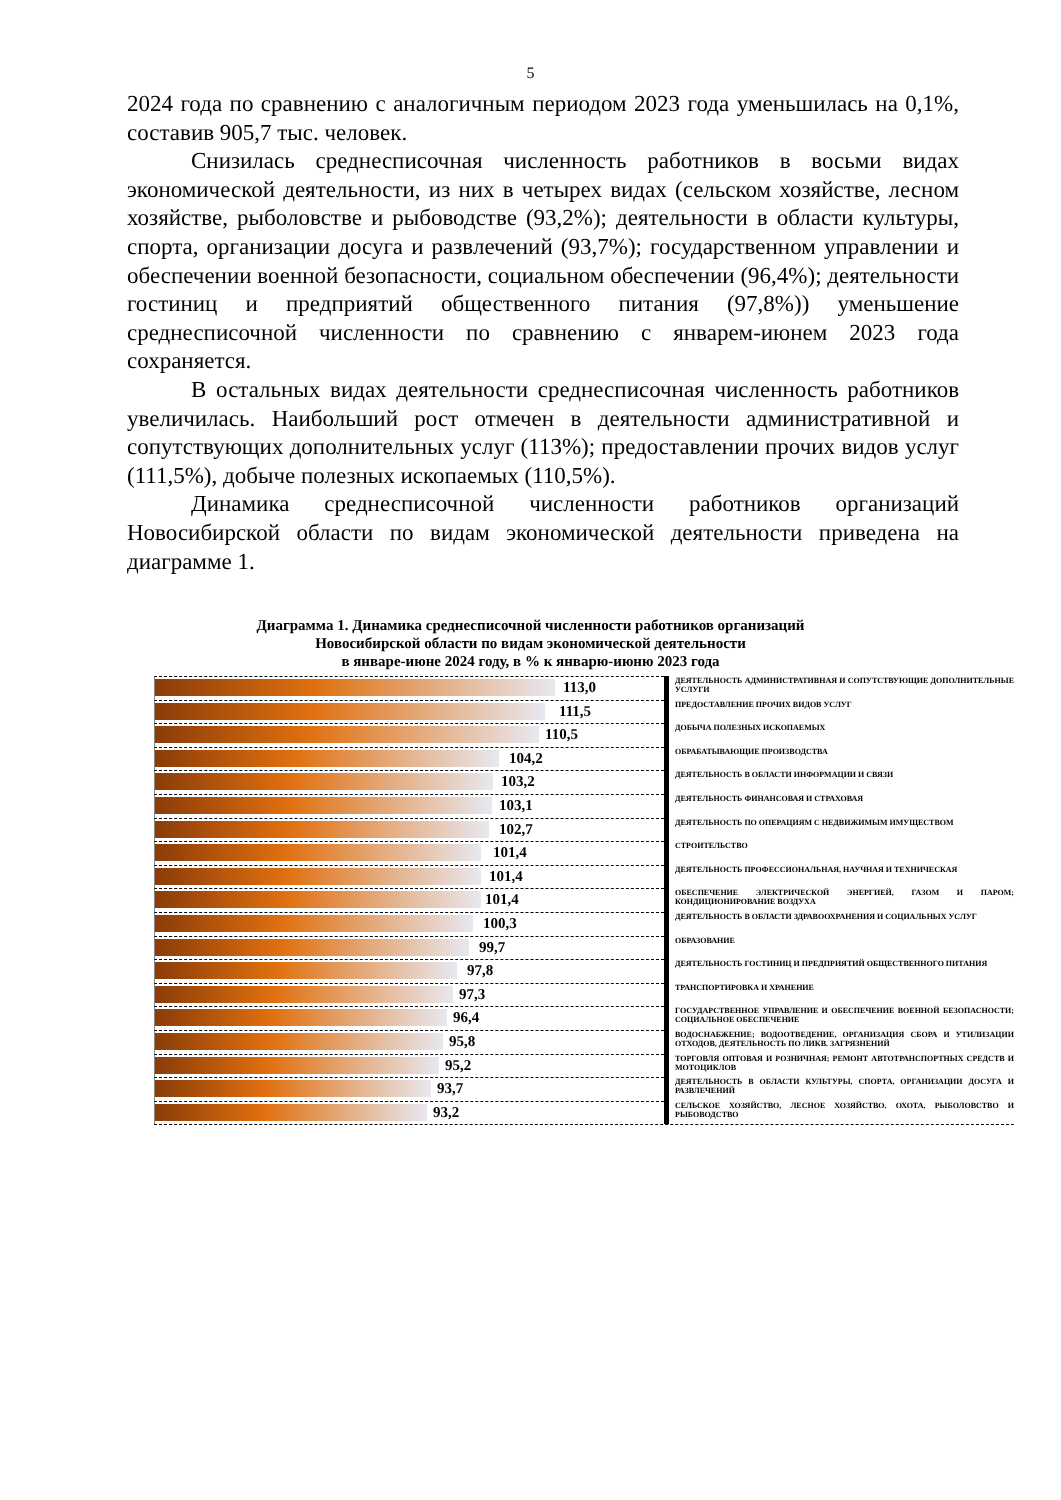5
2024 года по сравнению с аналогичным периодом 2023 года уменьшилась на 0,1%, составив 905,7 тыс. человек.
Снизилась среднесписочная численность работников в восьми видах экономической деятельности, из них в четырех видах (сельском хозяйстве, лесном хозяйстве, рыболовстве и рыбоводстве (93,2%); деятельности в области культуры, спорта, организации досуга и развлечений (93,7%); государственном управлении и обеспечении военной безопасности, социальном обеспечении (96,4%); деятельности гостиниц и предприятий общественного питания (97,8%)) уменьшение среднесписочной численности по сравнению с январем-июнем 2023 года сохраняется.
В остальных видах деятельности среднесписочная численность работников увеличилась. Наибольший рост отмечен в деятельности административной и сопутствующих дополнительных услуг (113%); предоставлении прочих видов услуг (111,5%), добыче полезных ископаемых (110,5%).
Динамика среднесписочной численности работников организаций Новосибирской области по видам экономической деятельности приведена на диаграмме 1.
Диаграмма 1. Динамика среднесписочной численности работников организаций
Новосибирской области по видам экономической деятельности
в январе-июне 2024 году, в % к январю-июню 2023 года
113,0
ДЕЯТЕЛЬНОСТЬ АДМИНИСТРАТИВНАЯ И СОПУТСТВУЮЩИЕ ДОПОЛНИТЕЛЬНЫЕ УСЛУГИ
111,5
ПРЕДОСТАВЛЕНИЕ ПРОЧИХ ВИДОВ УСЛУГ
110,5
ДОБЫЧА ПОЛЕЗНЫХ ИСКОПАЕМЫХ
104,2
ОБРАБАТЫВАЮЩИЕ ПРОИЗВОДСТВА
103,2
ДЕЯТЕЛЬНОСТЬ В ОБЛАСТИ ИНФОРМАЦИИ И СВЯЗИ
103,1
ДЕЯТЕЛЬНОСТЬ ФИНАНСОВАЯ И СТРАХОВАЯ
102,7
ДЕЯТЕЛЬНОСТЬ ПО ОПЕРАЦИЯМ С НЕДВИЖИМЫМ ИМУЩЕСТВОМ
101,4
СТРОИТЕЛЬСТВО
101,4
ДЕЯТЕЛЬНОСТЬ ПРОФЕССИОНАЛЬНАЯ, НАУЧНАЯ И ТЕХНИЧЕСКАЯ
101,4
ОБЕСПЕЧЕНИЕ ЭЛЕКТРИЧЕСКОЙ ЭНЕРГИЕЙ, ГАЗОМ И ПАРОМ; КОНДИЦИОНИРОВАНИЕ ВОЗДУХА
100,3
ДЕЯТЕЛЬНОСТЬ В ОБЛАСТИ ЗДРАВООХРАНЕНИЯ И СОЦИАЛЬНЫХ УСЛУГ
99,7
ОБРАЗОВАНИЕ
97,8
ДЕЯТЕЛЬНОСТЬ ГОСТИНИЦ И ПРЕДПРИЯТИЙ ОБЩЕСТВЕННОГО ПИТАНИЯ
97,3
ТРАНСПОРТИРОВКА И ХРАНЕНИЕ
96,4
ГОСУДАРСТВЕННОЕ УПРАВЛЕНИЕ И ОБЕСПЕЧЕНИЕ ВОЕННОЙ БЕЗОПАСНОСТИ; СОЦИАЛЬНОЕ ОБЕСПЕЧЕНИЕ
95,8
ВОДОСНАБЖЕНИЕ; ВОДООТВЕДЕНИЕ, ОРГАНИЗАЦИЯ СБОРА И УТИЛИЗАЦИИ ОТХОДОВ, ДЕЯТЕЛЬНОСТЬ ПО ЛИКВ. ЗАГРЯЗНЕНИЙ
95,2
ТОРГОВЛЯ ОПТОВАЯ И РОЗНИЧНАЯ; РЕМОНТ АВТОТРАНСПОРТНЫХ СРЕДСТВ И МОТОЦИКЛОВ
93,7
ДЕЯТЕЛЬНОСТЬ В ОБЛАСТИ КУЛЬТУРЫ, СПОРТА, ОРГАНИЗАЦИИ ДОСУГА И РАЗВЛЕЧЕНИЙ
93,2
СЕЛЬСКОЕ ХОЗЯЙСТВО, ЛЕСНОЕ ХОЗЯЙСТВО, ОХОТА, РЫБОЛОВСТВО И РЫБОВОДСТВО